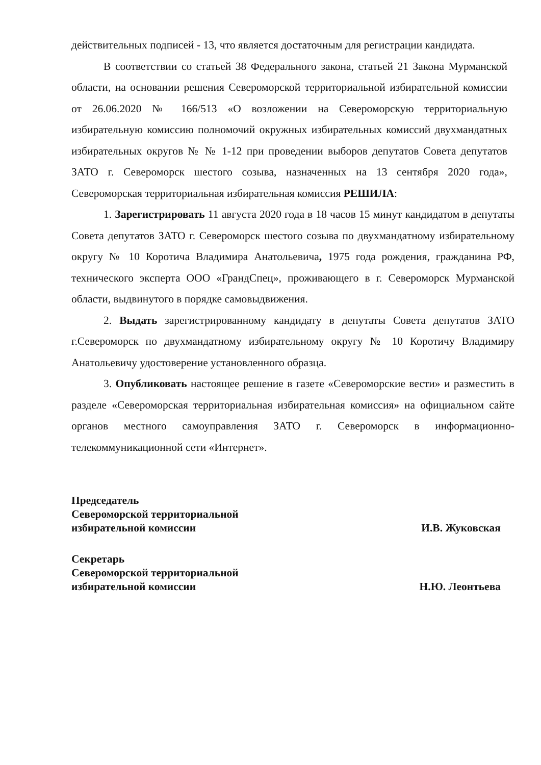действительных подписей - 13, что является достаточным для регистрации кандидата.
В соответствии со статьей 38 Федерального закона, статьей 21 Закона Мурманской области, на основании решения Североморской территориальной избирательной комиссии от 26.06.2020 № 166/513 «О возложении на Североморскую территориальную избирательную комиссию полномочий окружных избирательных комиссий двухмандатных избирательных округов № № 1-12 при проведении выборов депутатов Совета депутатов ЗАТО г. Североморск шестого созыва, назначенных на 13 сентября 2020 года», Североморская территориальная избирательная комиссия РЕШИЛА:
1. Зарегистрировать 11 августа 2020 года в 18 часов 15 минут кандидатом в депутаты Совета депутатов ЗАТО г. Североморск шестого созыва по двухмандатному избирательному округу № 10 Коротича Владимира Анатольевича, 1975 года рождения, гражданина РФ, технического эксперта ООО «ГрандСпец», проживающего в г. Североморск Мурманской области, выдвинутого в порядке самовыдвижения.
2. Выдать зарегистрированному кандидату в депутаты Совета депутатов ЗАТО г.Североморск по двухмандатному избирательному округу № 10 Коротичу Владимиру Анатольевичу удостоверение установленного образца.
3. Опубликовать настоящее решение в газете «Североморские вести» и разместить в разделе «Североморская территориальная избирательная комиссия» на официальном сайте органов местного самоуправления ЗАТО г. Североморск в информационно-телекоммуникационной сети «Интернет».
Председатель
Североморской территориальной
избирательной комиссии
И.В. Жуковская
Секретарь
Североморской территориальной
избирательной комиссии
Н.Ю. Леонтьева